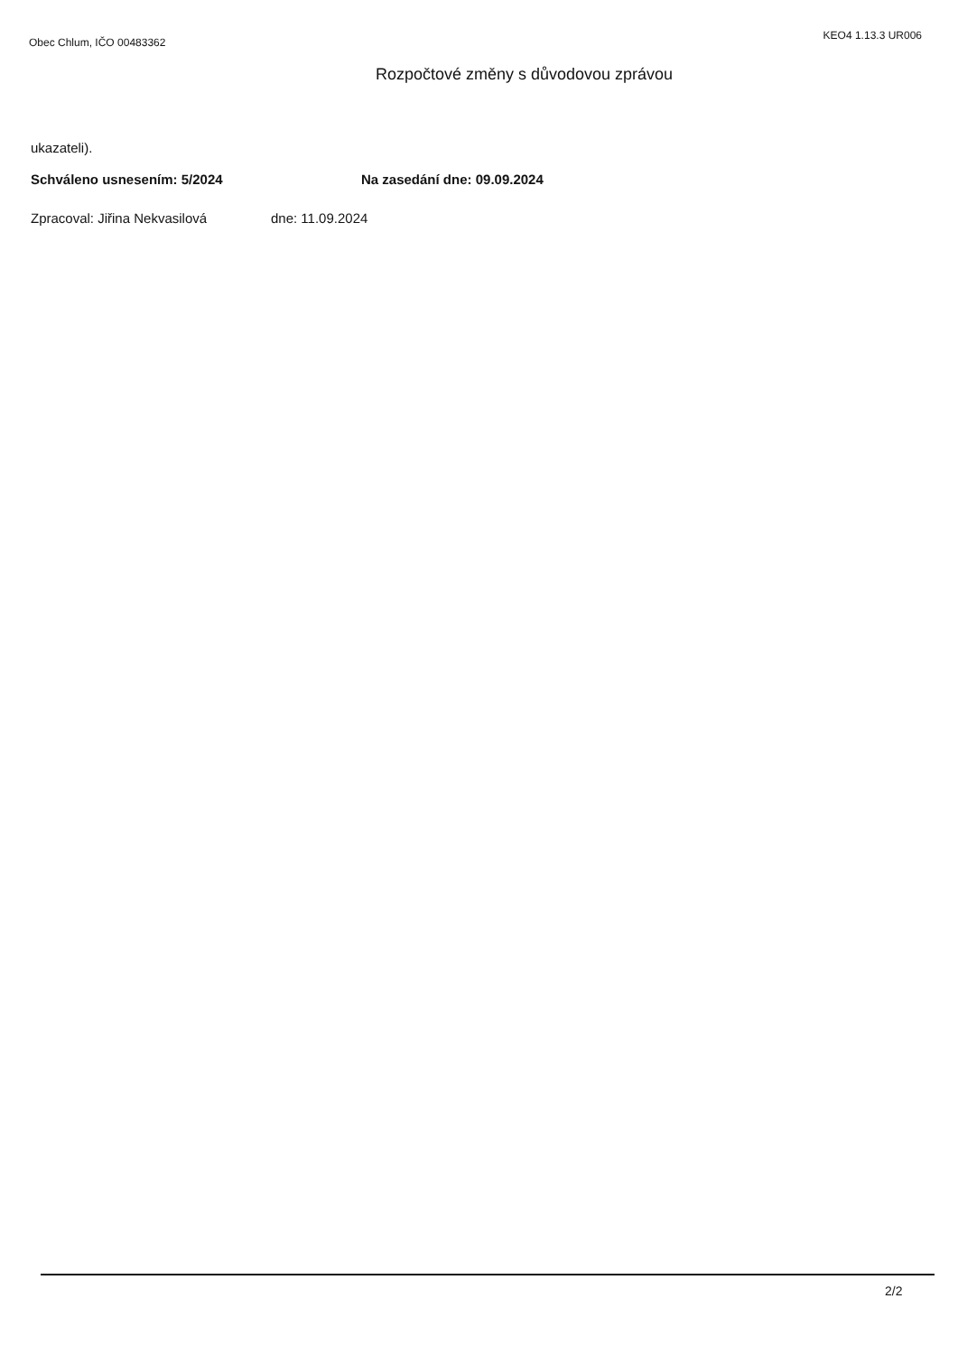Obec Chlum, IČO 00483362 KEO4 1.13.3 UR006
Rozpočtové změny s důvodovou zprávou
ukazateli).
Schváleno usnesením: 5/2024 Na zasedání dne: 09.09.2024
Zpracoval: Jiřina Nekvasilová dne: 11.09.2024
2/2